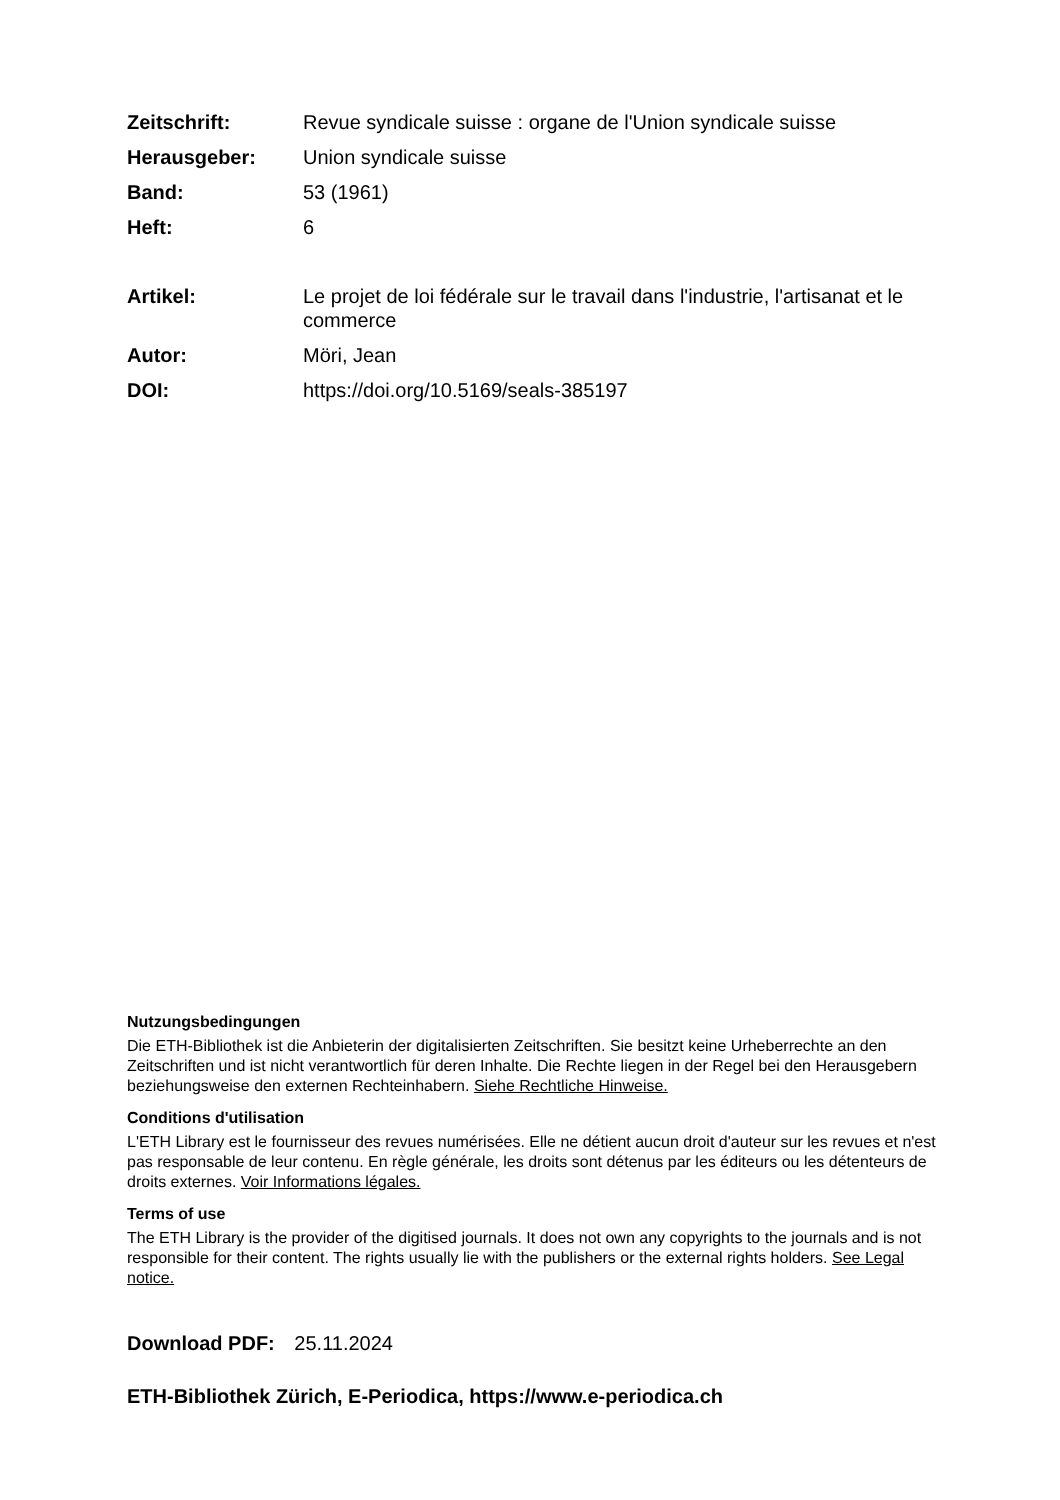Zeitschrift: Revue syndicale suisse : organe de l'Union syndicale suisse
Herausgeber: Union syndicale suisse
Band: 53 (1961)
Heft: 6
Artikel: Le projet de loi fédérale sur le travail dans l'industrie, l'artisanat et le commerce
Autor: Möri, Jean
DOI: https://doi.org/10.5169/seals-385197
Nutzungsbedingungen
Die ETH-Bibliothek ist die Anbieterin der digitalisierten Zeitschriften. Sie besitzt keine Urheberrechte an den Zeitschriften und ist nicht verantwortlich für deren Inhalte. Die Rechte liegen in der Regel bei den Herausgebern beziehungsweise den externen Rechteinhabern. Siehe Rechtliche Hinweise.
Conditions d'utilisation
L'ETH Library est le fournisseur des revues numérisées. Elle ne détient aucun droit d'auteur sur les revues et n'est pas responsable de leur contenu. En règle générale, les droits sont détenus par les éditeurs ou les détenteurs de droits externes. Voir Informations légales.
Terms of use
The ETH Library is the provider of the digitised journals. It does not own any copyrights to the journals and is not responsible for their content. The rights usually lie with the publishers or the external rights holders. See Legal notice.
Download PDF: 25.11.2024
ETH-Bibliothek Zürich, E-Periodica, https://www.e-periodica.ch